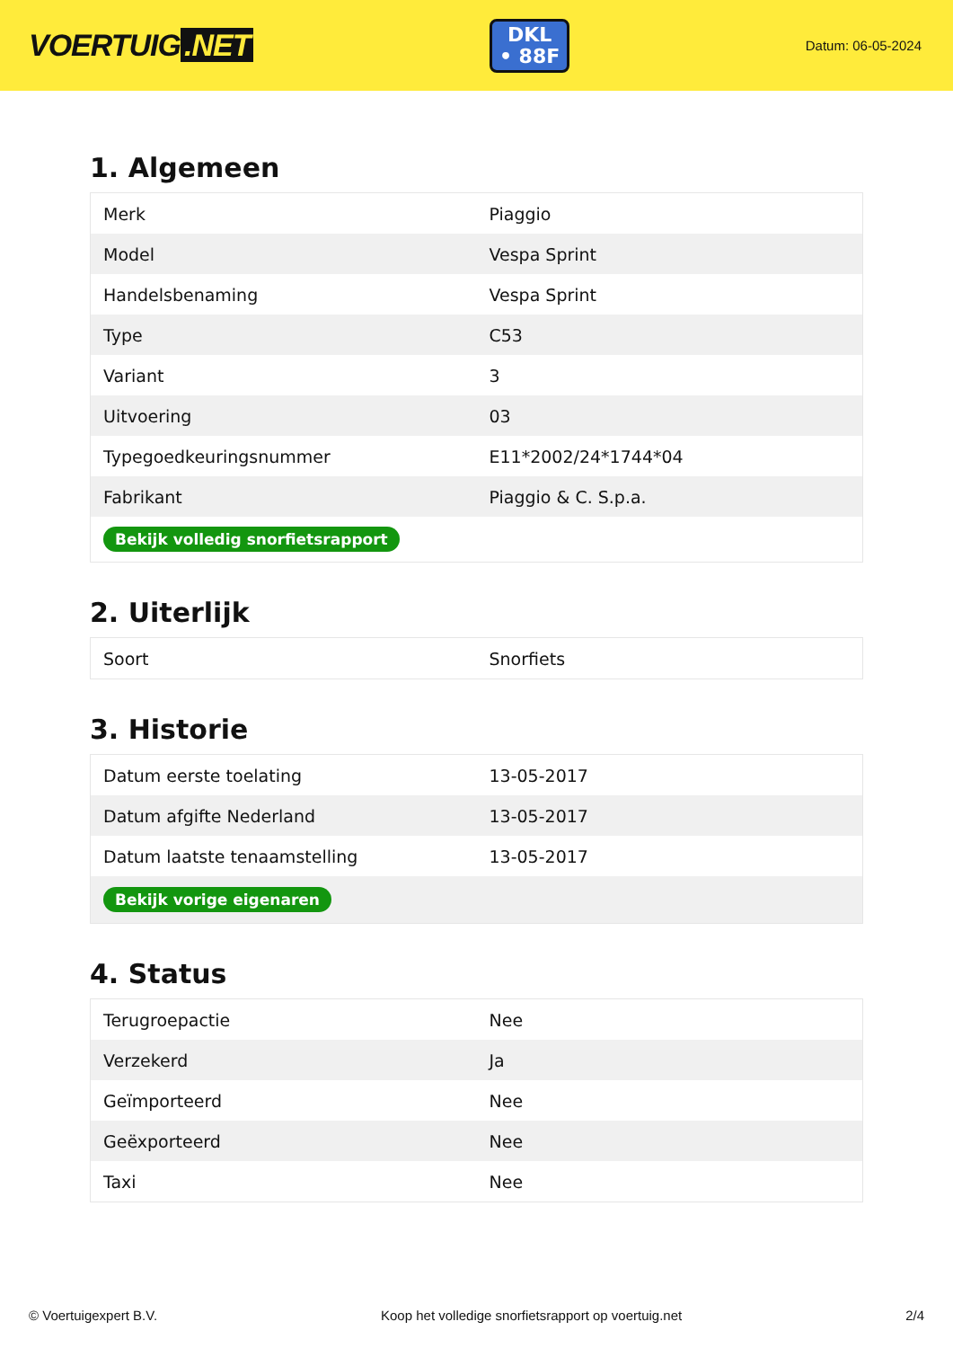VOERTUIG.NET
DKL
• 88F
Datum: 06-05-2024
1. Algemeen
| Merk | Piaggio |
| Model | Vespa Sprint |
| Handelsbenaming | Vespa Sprint |
| Type | C53 |
| Variant | 3 |
| Uitvoering | 03 |
| Typegoedkeuringsnummer | E11*2002/24*1744*04 |
| Fabrikant | Piaggio & C. S.p.a. |
| Bekijk volledig snorfietsrapport | |
2. Uiterlijk
| Soort | Snorfiets |
3. Historie
| Datum eerste toelating | 13-05-2017 |
| Datum afgifte Nederland | 13-05-2017 |
| Datum laatste tenaamstelling | 13-05-2017 |
| Bekijk vorige eigenaren | |
4. Status
| Terugroepactie | Nee |
| Verzekerd | Ja |
| Geïmporteerd | Nee |
| Geëxporteerd | Nee |
| Taxi | Nee |
© Voertuigexpert B.V. Koop het volledige snorfietsrapport op voertuig.net 2/4